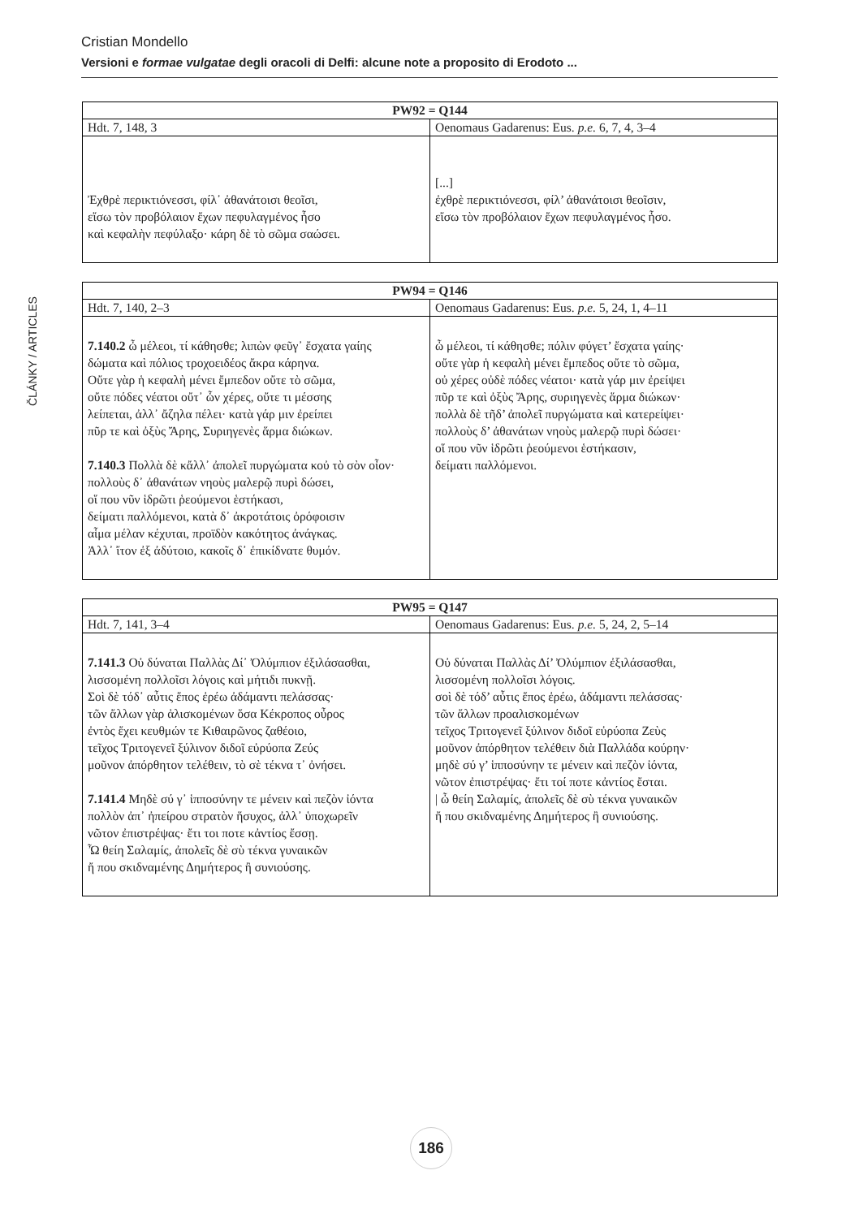Cristian Mondello
Versioni e formae vulgatae degli oracoli di Delfi: alcune note a proposito di Erodoto ...
ČLÁNKY / ARTICLES
| PW92 = Q144 | |
| --- | --- |
| Hdt. 7, 148, 3 | Oenomaus Gadarenus: Eus. p.e. 6, 7, 4, 3–4 |
| Ἐχθρὲ περικτιόνεσσι, φίλ᾽ ἀθανάτοισι θεοῖσι, εἴσω τὸν προβόλαιον ἔχων πεφυλαγμένος ἧσο καὶ κεφαλὴν πεφύλαξο· κάρη δὲ τὸ σῶμα σαώσει. | [...] ἐχθρὲ περικτιόνεσσι, φίλ’ ἀθανάτοισι θεοῖσιν, εἴσω τὸν προβόλαιον ἔχων πεφυλαγμένος ἧσο. |
| PW94 = Q146 | |
| --- | --- |
| Hdt. 7, 140, 2–3 | Oenomaus Gadarenus: Eus. p.e. 5, 24, 1, 4–11 |
| 7.140.2 ὦ μέλεοι, τί κάθησθε; λιπὼν φεῦγ᾽ ἔσχατα γαίης δώματα καὶ πόλιος τροχοειδέος ἄκρα κάρηνα. Οὔτε γὰρ ἡ κεφαλὴ μένει ἔμπεδον οὔτε τὸ σῶμα, οὔτε πόδες νέατοι οὔτ᾽ ὧν χέρες, οὔτε τι μέσσης λείπεται, ἀλλ᾽ ἄζηλα πέλει· κατὰ γάρ μιν ἐρείπει πῦρ τε καὶ ὀξὺς Ἄρης, Συριηγενὲς ἅρμα διώκων. 7.140.3 Πολλὰ δὲ κἄλλ᾽ ἀπολεῖ πυργώματα κοὐ τὸ σὸν οἶον· πολλοὺς δ᾽ ἀθανάτων νηοὺς μαλερῷ πυρὶ δώσει, οἵ που νῦν ἱδρῶτι ῥεούμενοι ἑστήκασι, δείματι παλλόμενοι, κατὰ δ᾽ ἀκροτάτοις ὀρόφοισιν αἷμα μέλαν κέχυται, προϊδὸν κακότητος ἀνάγκας. Ἀλλ᾽ ἴτον ἐξ ἀδύτοιο, κακοῖς δ᾽ ἐπικίδνατε θυμόν. | ὦ μέλεοι, τί κάθησθε; πόλιν φύγετ’ ἔσχατα γαίης· οὔτε γὰρ ἡ κεφαλὴ μένει ἔμπεδος οὔτε τὸ σῶμα, οὐ χέρες οὐδὲ πόδες νέατοι· κατὰ γάρ μιν ἐρείψει πῦρ τε καὶ ὀξὺς Ἄρης, συριηγενὲς ἅρμα διώκων· πολλὰ δὲ τῆδ’ ἀπολεῖ πυργώματα καὶ κατερείψει· πολλοὺς δ’ ἀθανάτων νηοὺς μαλερῷ πυρὶ δώσει· οἵ που νῦν ἱδρῶτι ῥεούμενοι ἑστήκασιν, δείματι παλλόμενοι. |
| PW95 = Q147 | |
| --- | --- |
| Hdt. 7, 141, 3–4 | Oenomaus Gadarenus: Eus. p.e. 5, 24, 2, 5–14 |
| 7.141.3 Οὐ δύναται Παλλὰς Δί᾽ Ὀλύμπιον ἐξιλάσασθαι, λισσομένη πολλοῖσι λόγοις καὶ μήτιδι πυκνῇ. Σοὶ δὲ τόδ᾽ αὖτις ἔπος ἐρέω ἀδάμαντι πελάσσας· τῶν ἄλλων γὰρ ἁλισκομένων ὅσα Κέκροπος οὖρος ἐντὸς ἔχει κευθμών τε Κιθαιρῶνος ζαθέοιο, τεῖχος Τριτογενεῖ ξύλινον διδοῖ εὐρύοπα Ζεύς μοῦνον ἀπόρθητον τελέθειν, τὸ σὲ τέκνα τ᾽ ὀνήσει. 7.141.4 Μηδὲ σύ γ᾽ ἱπποσύνην τε μένειν καὶ πεζὸν ἰόντα πολλὸν ἀπ᾽ ἠπείρου στρατὸν ἥσυχος, ἀλλ᾽ ὑποχωρεῖν νῶτον ἐπιστρέψας· ἔτι τοι ποτε κἀντίος ἔσσῃ. Ὦ θείη Σαλαμίς, ἀπολεῖς δὲ σὺ τέκνα γυναικῶν ἤ που σκιδναμένης Δημήτερος ἢ συνιούσης. | Οὐ δύναται Παλλὰς Δί’ Ὀλύμπιον ἐξιλάσασθαι, λισσομένη πολλοῖσι λόγοις. σοὶ δὲ τόδ’ αὖτις ἔπος ἐρέω, ἀδάμαντι πελάσσας· τῶν ἄλλων προαλισκομένων τεῖχος Τριτογενεῖ ξύλινον διδοῖ εὐρύοπα Ζεὺς μοῦνον ἀπόρθητον τελέθειν διὰ Παλλάδα κούρην· μηδὲ σύ γ’ ἱπποσύνην τε μένειν καὶ πεζὸν ἰόντα, νῶτον ἐπιστρέψας· ἔτι τοί ποτε κἀντίος ἔσται. / ὦ θείη Σαλαμίς, ἀπολεῖς δὲ σὺ τέκνα γυναικῶν ἤ που σκιδναμένης Δημήτερος ἢ συνιούσης. |
186